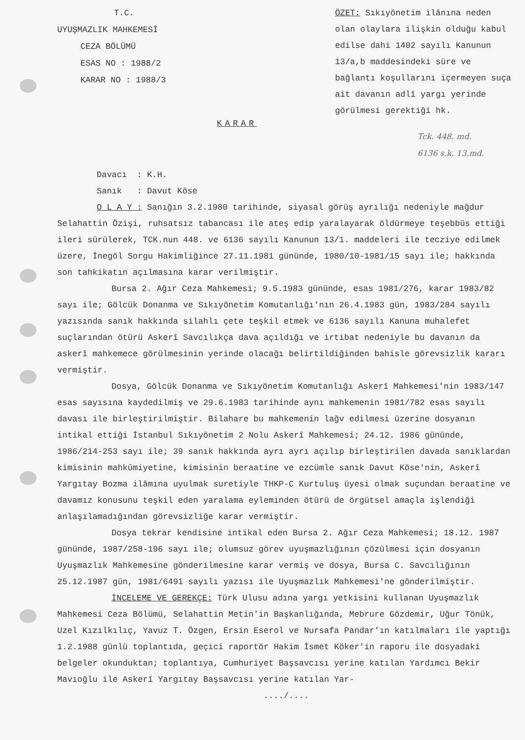T.C.
UYUŞMAZLIK MAHKEMESİ
CEZA BÖLÜMÜ
ESAS NO : 1988/2
KARAR NO : 1988/3
ÖZET: Sıkıyönetim ilânına neden olan olaylara ilişkin olduğu kabul edilse dahi 1402 sayılı Kanunun 13/a,b maddesindeki süre ve bağlantı koşullarını içermeyen suça ait davanın adlî yargı yerinde görülmesi gerektiği hk.
KARAR
Tck. 448. md.
6136 s.k. 13.md.
Davacı : K.H.
Sanık : Davut Köse
O L A Y : Sanığın 3.2.1980 tarihinde, siyasal görüş ayrılığı nedeniyle mağdur Selahattin Özişi, ruhsatsız tabancası ile ateş edip yaralayarak öldürmeye teşebbüs ettiği ileri sürülerek, TCK.nun 448. ve 6136 sayılı Kanunun 13/1. maddeleri ile tecziye edilmek üzere, İnegöl Sorgu Hakimliğince 27.11.1981 gününde, 1980/10-1981/15 sayı ile; hakkında son tahkikatın açılmasına karar verilmiştir.
Bursa 2. Ağır Ceza Mahkemesi; 9.5.1983 gününde, esas 1981/276, karar 1983/82 sayı ile; Gölcük Donanma ve Sıkıyönetim Komutanlığı'nın 26.4.1983 gün, 1983/284 sayılı yazısında sanık hakkında silahlı çete teşkil etmek ve 6136 sayılı Kanuna muhalefet suçlarından ötürü Askerî Savcılıkça dava açıldığı ve irtibat nedeniyle bu davanın da askerî mahkemece görülmesinin yerinde olacağı belirtildiğinden bahisle görevsizlik kararı vermiştir.
Dosya, Gölcük Donanma ve Sıkıyönetim Komutanlığı Askerî Mahkemesi'nin 1983/147 esas sayısına kaydedilmiş ve 29.6.1983 tarihinde aynı mahkemenin 1981/782 esas sayılı davası ile birleştirilmiştir. Bilahare bu mahkemenin lağv edilmesi üzerine dosyanın intikal ettiği İstanbul Sıkıyönetim 2 Nolu Askerî Mahkemesi; 24.12. 1986 gününde, 1986/214-253 sayı ile; 39 sanık hakkında ayrı ayrı açılıp birleştirilen davada sanıklardan kimisinin mahkûmiyetine, kimisinin beraatine ve ezcümle sanık Davut Köse'nin, Askerî Yargıtay Bozma ilâmına uyulmak suretiyle THKP-C Kurtuluş üyesi olmak suçundan beraatine ve davamız konusunu teşkil eden yaralama eyleminden ötürü de örgütsel amaçla işlendiği anlaşılamadığından görevsizliğe karar vermiştir.
Dosya tekrar kendisine intikal eden Bursa 2. Ağır Ceza Mahkemesi; 18.12. 1987 gününde, 1987/258-196 sayı ile; olumsuz görev uyuşmazlığının çözülmesi için dosyanın Uyuşmazlık Mahkemesine gönderilmesine karar vermiş ve dosya, Bursa C. Savcılığının 25.12.1987 gün, 1981/6491 sayılı yazısı ile Uyuşmazlık Mahkemesi'ne gönderilmiştir.
İNCELEME VE GEREKÇE: Türk Ulusu adına yargı yetkisini kullanan Uyuşmazlık Mahkemesi Ceza Bölümü, Selahattin Metin'in Başkanlığında, Mebrure Gözdemir, Uğur Tönük, Uzel Kızılkılıç, Yavuz T. Özgen, Ersin Eserol ve Nursafa Pandar'ın katılmaları ile yaptığı 1.2.1988 günlü toplantıda, geçici raportör Hakim İsmet Köker'in raporu ile dosyadaki belgeler okunduktan; toplantıya, Cumhuriyet Başsavcısı yerine katılan Yardımcı Bekir Mavıoğlu ile Askerî Yargıtay Başsavcısı yerine katılan Yar-
..../....